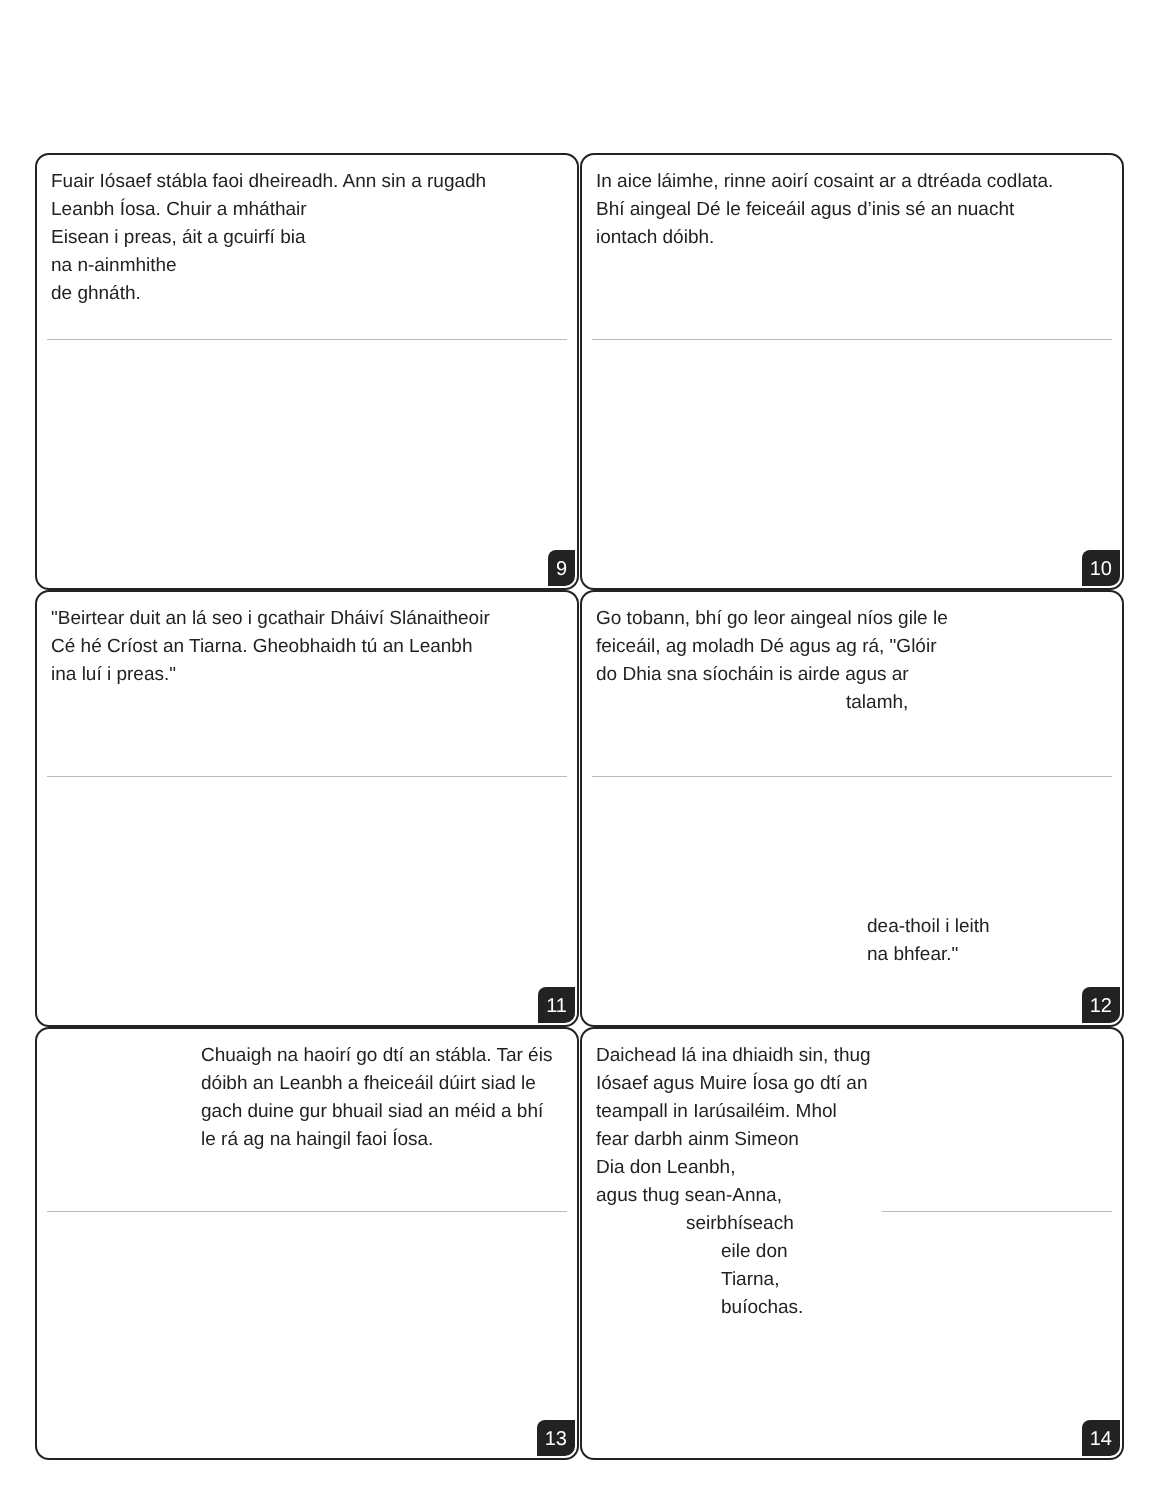Fuair Iósaef stábla faoi dheireadh. Ann sin a rugadh
Leanbh Íosa. Chuir a mháthair
Eisean i preas, áit a gcuirfí bia
na n-ainmhithe
de ghnáth.
9
In aice láimhe, rinne aoirí cosaint ar a dtréada codlata.
Bhí aingeal Dé le feiceáil agus d’inis sé an nuacht
iontach dóibh.
10
"Beirtear duit an lá seo i gcathair Dháiví Slánaitheoir
Cé hé Críost an Tiarna. Gheobhaidh tú an Leanbh
ina luí i preas."
11
Go tobann, bhí go leor aingeal níos gile le
feiceáil, ag moladh Dé agus ag rá, "Glóir
do Dhia sna síocháin is airde agus ar
talamh,
dea-thoil i leith
na bhfear."
12
Chuaigh na haoirí go dtí an stábla. Tar éis dóibh an Leanbh a fheiceáil dúirt siad le gach duine gur bhuail siad an méid a bhí le rá ag na haingil faoi Íosa.
13
Daichead lá ina dhiaidh sin, thug
Iósaef agus Muire Íosa go dtí an
teampall in Iarúsailéim. Mhol
fear darbh ainm Simeon
Dia don Leanbh,
agus thug sean-Anna,
seirbhíseach
eile don
Tiarna,
buíochas.
14